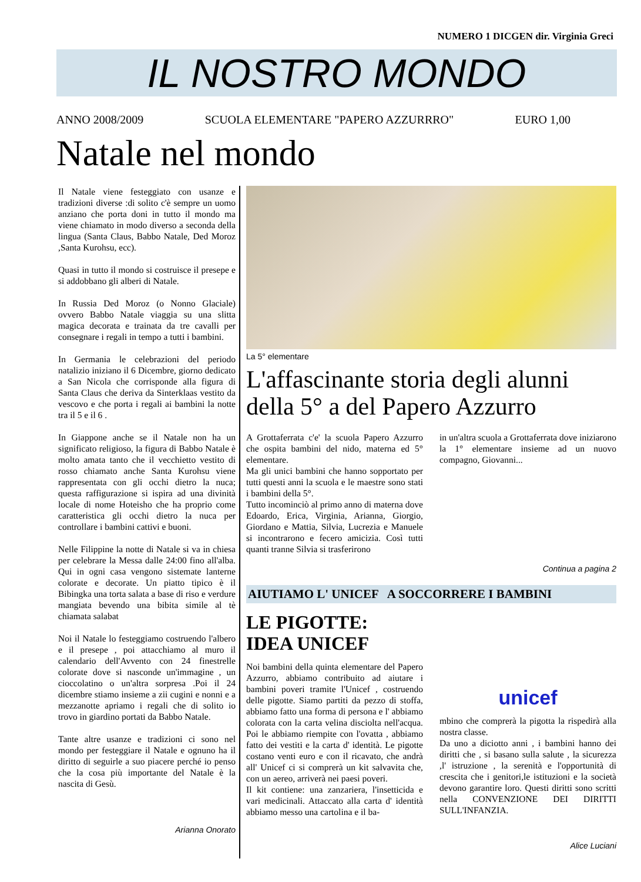NUMERO 1 DICGEN dir. Virginia Greci
IL NOSTRO MONDO
ANNO 2008/2009 SCUOLA ELEMENTARE "PAPERO AZZURRRO" EURO 1,00
Natale nel mondo
Il Natale viene festeggiato con usanze e tradizioni diverse :di solito c'è sempre un uomo anziano che porta doni in tutto il mondo ma viene chiamato in modo diverso a seconda della lingua (Santa Claus, Babbo Natale, Ded Moroz ,Santa Kurohsu, ecc).
Quasi in tutto il mondo si costruisce il presepe e si addobbano gli alberi di Natale.
In Russia Ded Moroz (o Nonno Glaciale) ovvero Babbo Natale viaggia su una slitta magica decorata e trainata da tre cavalli per consegnare i regali in tempo a tutti i bambini.
In Germania le celebrazioni del periodo natalizio iniziano il 6 Dicembre, giorno dedicato a San Nicola che corrisponde alla figura di Santa Claus che deriva da Sinterklaas vestito da vescovo e che porta i regali ai bambini la notte tra il 5 e il 6 .
In Giappone anche se il Natale non ha un significato religioso, la figura di Babbo Natale è molto amata tanto che il vecchietto vestito di rosso chiamato anche Santa Kurohsu viene rappresentata con gli occhi dietro la nuca; questa raffigurazione si ispira ad una divinità locale di nome Hoteisho che ha proprio come caratteristica gli occhi dietro la nuca per controllare i bambini cattivi e buoni.
Nelle Filippine la notte di Natale si va in chiesa per celebrare la Messa dalle 24:00 fino all'alba. Qui in ogni casa vengono sistemate lanterne colorate e decorate. Un piatto tipico è il Bibingka una torta salata a base di riso e verdure mangiata bevendo una bibita simile al tè chiamata salabat
Noi il Natale lo festeggiamo costruendo l'albero e il presepe , poi attacchiamo al muro il calendario dell'Avvento con 24 finestrelle colorate dove si nasconde un'immagine , un cioccolatino o un'altra sorpresa .Poi il 24 dicembre stiamo insieme a zii cugini e nonni e a mezzanotte apriamo i regali che di solito io trovo in giardino portati da Babbo Natale.
Tante altre usanze e tradizioni ci sono nel mondo per festeggiare il Natale e ognuno ha il diritto di seguirle a suo piacere perché io penso che la cosa più importante del Natale è la nascita di Gesù.
Arianna Onorato
La 5° elementare
L'affascinante storia degli alunni della 5° a del Papero Azzurro
A Grottaferrata c'e' la scuola Papero Azzurro che ospita bambini del nido, materna ed 5° elementare.
Ma gli unici bambini che hanno sopportato per tutti questi anni la scuola e le maestre sono stati i bambini della 5°.
Tutto incominciò al primo anno di materna dove Edoardo, Erica, Virginia, Arianna, Giorgio, Giordano e Mattia, Silvia, Lucrezia e Manuele si incontrarono e fecero amicizia. Così tutti quanti tranne Silvia si trasferirono
in un'altra scuola a Grottaferrata dove iniziarono la 1° elementare insieme ad un nuovo compagno, Giovanni...
Continua a pagina 2
AIUTIAMO L' UNICEF A SOCCORRERE I BAMBINI
LE PIGOTTE:
IDEA UNICEF
Noi bambini della quinta elementare del Papero Azzurro, abbiamo contribuito ad aiutare i bambini poveri tramite l'Unicef , costruendo delle pigotte. Siamo partiti da pezzo di stoffa, abbiamo fatto una forma di persona e l' abbiamo colorata con la carta velina disciolta nell'acqua. Poi le abbiamo riempite con l'ovatta , abbiamo fatto dei vestiti e la carta d' identità. Le pigotte costano venti euro e con il ricavato, che andrà all' Unicef ci si comprerà un kit salvavita che, con un aereo, arriverà nei paesi poveri.
Il kit contiene: una zanzariera, l'insetticida e vari medicinali. Attaccato alla carta d' identità abbiamo messo una cartolina e il ba-
unicef
mbino che comprerà la pigotta la rispedirà alla nostra classe.
Da uno a diciotto anni , i bambini hanno dei diritti che , si basano sulla salute , la sicurezza ,l' istruzione , la serenità e l'opportunità di crescita che i genitori,le istituzioni e la società devono garantire loro. Questi diritti sono scritti nella CONVENZIONE DEI DIRITTI SULL'INFANZIA.
Alice Luciani